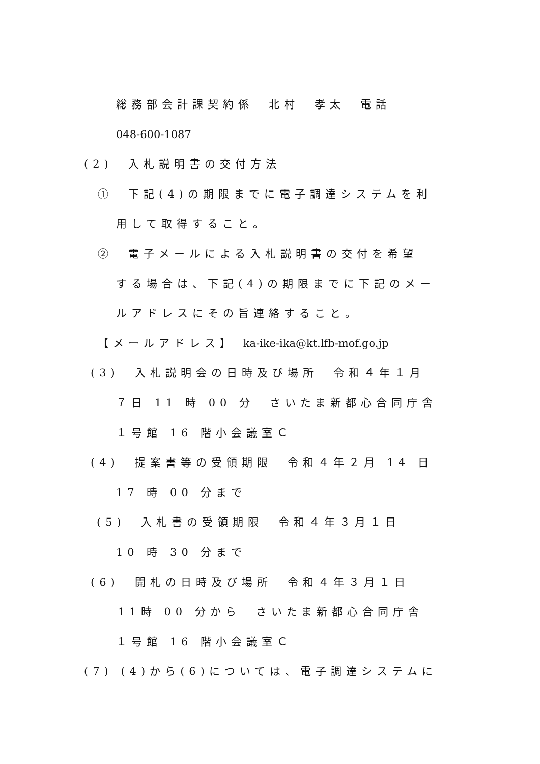総務部会計課契約係　北村　孝太　電話
048-600-1087
(2)　入札説明書の交付方法
①　下記(4)の期限までに電子調達システムを利
用して取得すること。
②　電子メールによる入札説明書の交付を希望
する場合は、下記(4)の期限までに下記のメー
ルアドレスにその旨連絡すること。
【メールアドレス】 ka-ike-ika@kt.lfb-mof.go.jp
(3)　入札説明会の日時及び場所　令和４年１月
７日 11 時 00 分　さいたま新都心合同庁舎
１号館 16 階小会議室Ｃ
(4)　提案書等の受領期限　令和４年２月 14 日
17 時 00 分まで
(5)　入札書の受領期限　令和４年３月１日
10 時 30 分まで
(6)　開札の日時及び場所　令和４年３月１日
11時 00 分から　さいたま新都心合同庁舎
１号館 16 階小会議室Ｃ
(7) (4)から(6)については、電子調達システムに